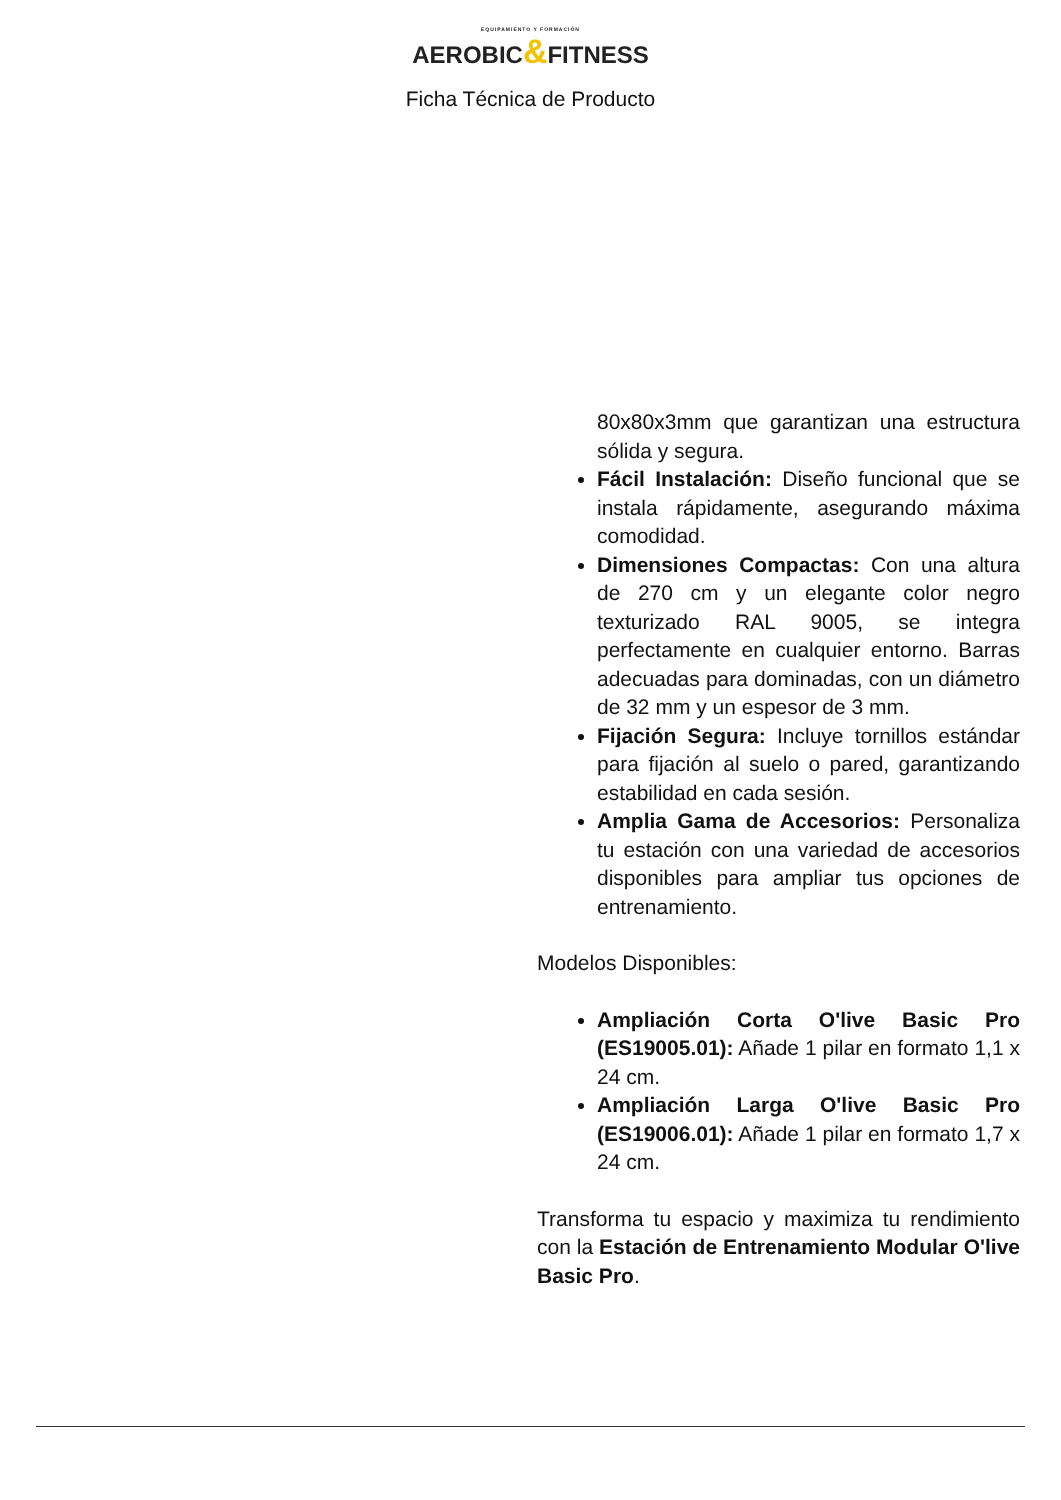EQUIPAMIENTO Y FORMACIÓN
AEROBIC&FITNESS
Ficha Técnica de Producto
80x80x3mm que garantizan una estructura sólida y segura.
Fácil Instalación: Diseño funcional que se instala rápidamente, asegurando máxima comodidad.
Dimensiones Compactas: Con una altura de 270 cm y un elegante color negro texturizado RAL 9005, se integra perfectamente en cualquier entorno. Barras adecuadas para dominadas, con un diámetro de 32 mm y un espesor de 3 mm.
Fijación Segura: Incluye tornillos estándar para fijación al suelo o pared, garantizando estabilidad en cada sesión.
Amplia Gama de Accesorios: Personaliza tu estación con una variedad de accesorios disponibles para ampliar tus opciones de entrenamiento.
Modelos Disponibles:
Ampliación Corta O'live Basic Pro (ES19005.01): Añade 1 pilar en formato 1,1 x 24 cm.
Ampliación Larga O'live Basic Pro (ES19006.01): Añade 1 pilar en formato 1,7 x 24 cm.
Transforma tu espacio y maximiza tu rendimiento con la Estación de Entrenamiento Modular O'live Basic Pro.